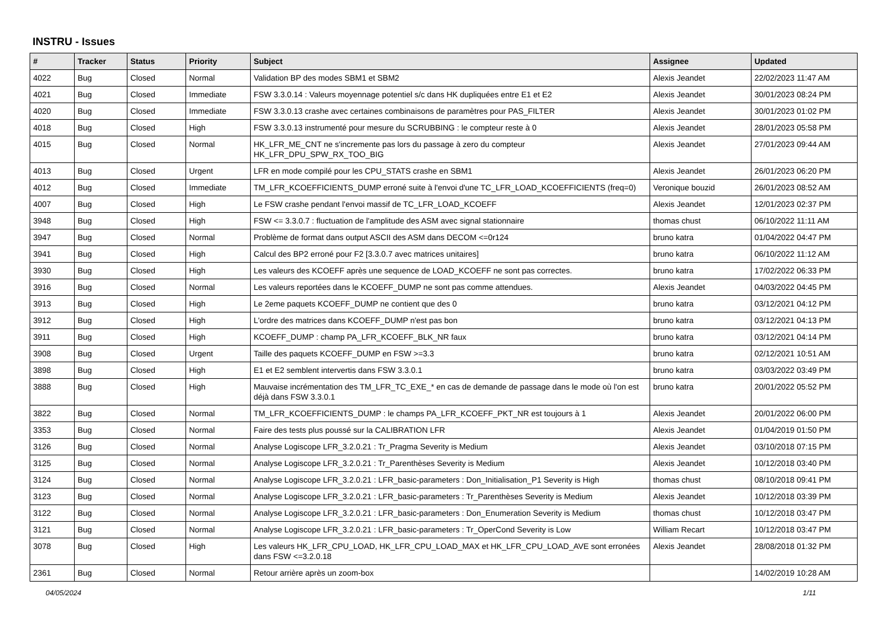INSTRU - Issues
| # | Tracker | Status | Priority | Subject | Assignee | Updated |
| --- | --- | --- | --- | --- | --- | --- |
| 4022 | Bug | Closed | Normal | Validation BP des modes SBM1 et SBM2 | Alexis Jeandet | 22/02/2023 11:47 AM |
| 4021 | Bug | Closed | Immediate | FSW 3.3.0.14 : Valeurs moyennage potentiel s/c dans HK dupliquées entre E1 et E2 | Alexis Jeandet | 30/01/2023 08:24 PM |
| 4020 | Bug | Closed | Immediate | FSW 3.3.0.13 crashe avec certaines combinaisons de paramètres pour PAS_FILTER | Alexis Jeandet | 30/01/2023 01:02 PM |
| 4018 | Bug | Closed | High | FSW 3.3.0.13 instrumenté pour mesure du SCRUBBING : le compteur reste à 0 | Alexis Jeandet | 28/01/2023 05:58 PM |
| 4015 | Bug | Closed | Normal | HK_LFR_ME_CNT ne s'incremente pas lors du passage à zero du compteur HK_LFR_DPU_SPW_RX_TOO_BIG | Alexis Jeandet | 27/01/2023 09:44 AM |
| 4013 | Bug | Closed | Urgent | LFR en mode compilé pour les CPU_STATS crashe en SBM1 | Alexis Jeandet | 26/01/2023 06:20 PM |
| 4012 | Bug | Closed | Immediate | TM_LFR_KCOEFFICIENTS_DUMP erroné suite à l'envoi d'une TC_LFR_LOAD_KCOEFFICIENTS (freq=0) | Veronique bouzid | 26/01/2023 08:52 AM |
| 4007 | Bug | Closed | High | Le FSW crashe pendant l'envoi massif de TC_LFR_LOAD_KCOEFF | Alexis Jeandet | 12/01/2023 02:37 PM |
| 3948 | Bug | Closed | High | FSW <= 3.3.0.7 : fluctuation de l'amplitude des ASM avec signal stationnaire | thomas chust | 06/10/2022 11:11 AM |
| 3947 | Bug | Closed | Normal | Problème de format dans output ASCII des ASM dans DECOM <=0r124 | bruno katra | 01/04/2022 04:47 PM |
| 3941 | Bug | Closed | High | Calcul des BP2 erroné pour F2 [3.3.0.7 avec matrices unitaires] | bruno katra | 06/10/2022 11:12 AM |
| 3930 | Bug | Closed | High | Les valeurs des KCOEFF après une sequence de LOAD_KCOEFF ne sont pas correctes. | bruno katra | 17/02/2022 06:33 PM |
| 3916 | Bug | Closed | Normal | Les valeurs reportées dans le KCOEFF_DUMP ne sont pas comme attendues. | Alexis Jeandet | 04/03/2022 04:45 PM |
| 3913 | Bug | Closed | High | Le 2eme paquets KCOEFF_DUMP ne contient que des 0 | bruno katra | 03/12/2021 04:12 PM |
| 3912 | Bug | Closed | High | L'ordre des matrices dans KCOEFF_DUMP n'est pas bon | bruno katra | 03/12/2021 04:13 PM |
| 3911 | Bug | Closed | High | KCOEFF_DUMP : champ PA_LFR_KCOEFF_BLK_NR faux | bruno katra | 03/12/2021 04:14 PM |
| 3908 | Bug | Closed | Urgent | Taille des paquets KCOEFF_DUMP en FSW >=3.3 | bruno katra | 02/12/2021 10:51 AM |
| 3898 | Bug | Closed | High | E1 et E2 semblent intervertis dans FSW 3.3.0.1 | bruno katra | 03/03/2022 03:49 PM |
| 3888 | Bug | Closed | High | Mauvaise incrémentation des TM_LFR_TC_EXE_* en cas de demande de passage dans le mode où l'on est déjà dans FSW 3.3.0.1 | bruno katra | 20/01/2022 05:52 PM |
| 3822 | Bug | Closed | Normal | TM_LFR_KCOEFFICIENTS_DUMP : le champs PA_LFR_KCOEFF_PKT_NR est toujours à 1 | Alexis Jeandet | 20/01/2022 06:00 PM |
| 3353 | Bug | Closed | Normal | Faire des tests plus poussé sur la CALIBRATION LFR | Alexis Jeandet | 01/04/2019 01:50 PM |
| 3126 | Bug | Closed | Normal | Analyse Logiscope LFR_3.2.0.21 : Tr_Pragma Severity is Medium | Alexis Jeandet | 03/10/2018 07:15 PM |
| 3125 | Bug | Closed | Normal | Analyse Logiscope LFR_3.2.0.21 : Tr_Parenthèses Severity is Medium | Alexis Jeandet | 10/12/2018 03:40 PM |
| 3124 | Bug | Closed | Normal | Analyse Logiscope LFR_3.2.0.21 : LFR_basic-parameters : Don_Initialisation_P1 Severity is High | thomas chust | 08/10/2018 09:41 PM |
| 3123 | Bug | Closed | Normal | Analyse Logiscope LFR_3.2.0.21 : LFR_basic-parameters : Tr_Parenthèses Severity is Medium | Alexis Jeandet | 10/12/2018 03:39 PM |
| 3122 | Bug | Closed | Normal | Analyse Logiscope LFR_3.2.0.21 : LFR_basic-parameters : Don_Enumeration Severity is Medium | thomas chust | 10/12/2018 03:47 PM |
| 3121 | Bug | Closed | Normal | Analyse Logiscope LFR_3.2.0.21 : LFR_basic-parameters : Tr_OperCond Severity is Low | William Recart | 10/12/2018 03:47 PM |
| 3078 | Bug | Closed | High | Les valeurs HK_LFR_CPU_LOAD, HK_LFR_CPU_LOAD_MAX et HK_LFR_CPU_LOAD_AVE sont erronées dans FSW <=3.2.0.18 | Alexis Jeandet | 28/08/2018 01:32 PM |
| 2361 | Bug | Closed | Normal | Retour arrière après un zoom-box | | 14/02/2019 10:28 AM |
04/05/2024 1/11